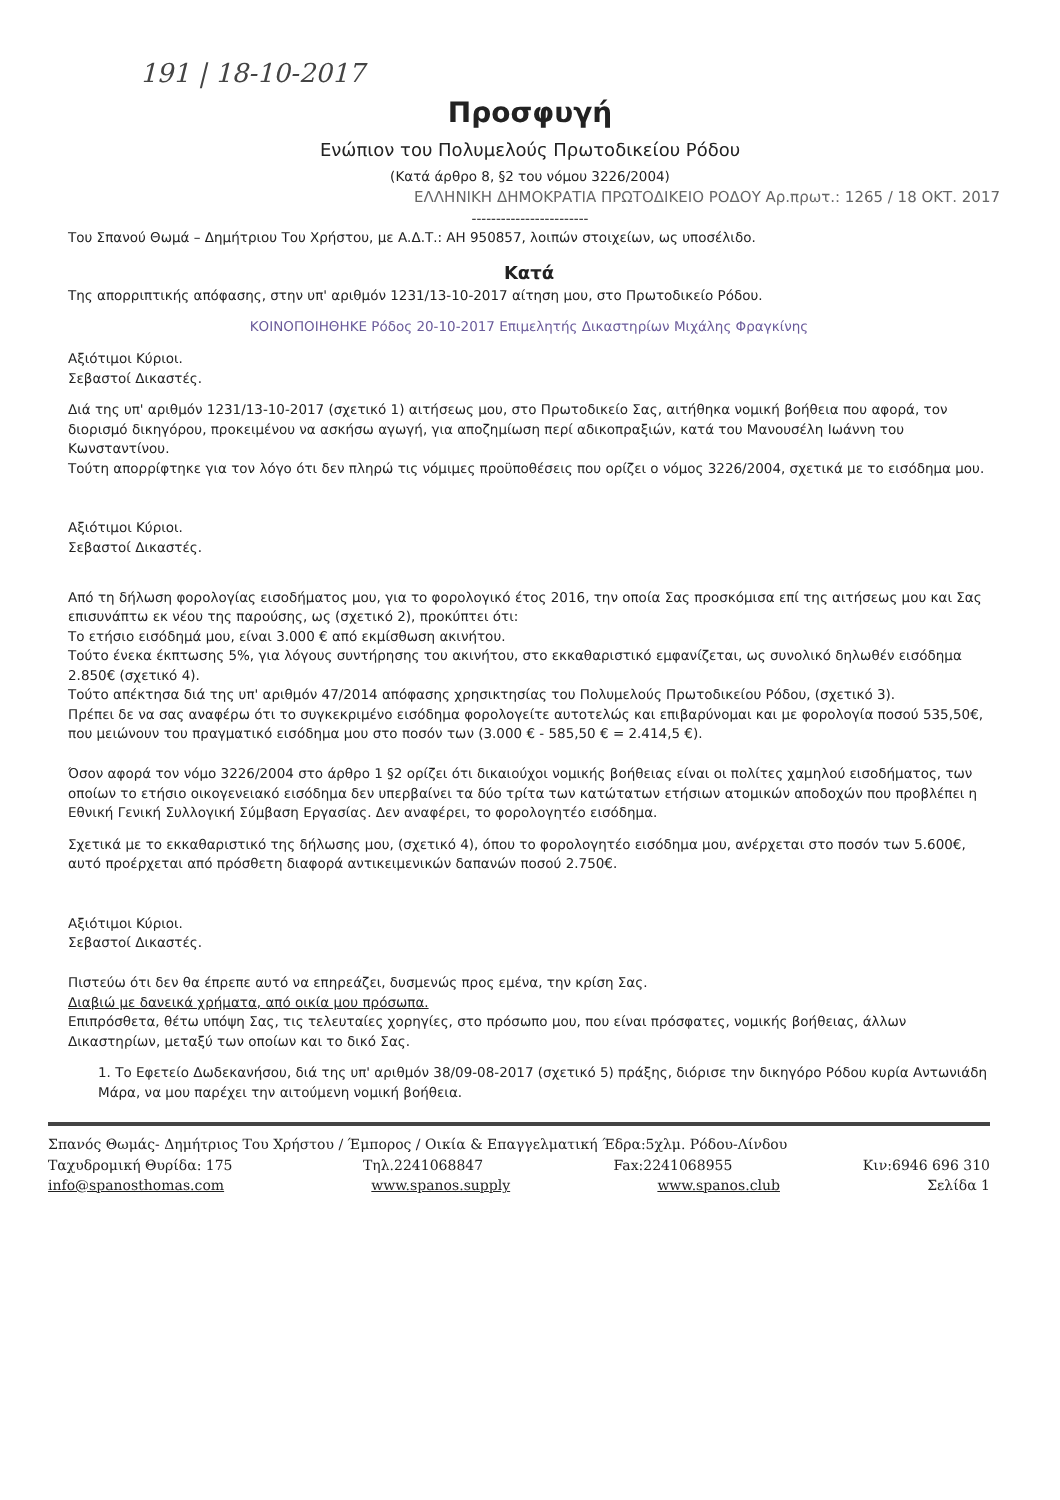191 | 18-10-2017
Προσφυγή
Ενώπιον του Πολυμελούς Πρωτοδικείου Ρόδου
(Κατά άρθρο 8, §2 του νόμου 3226/2004)
ΕΛΛΗΝΙΚΗ ΔΗΜΟΚΡΑΤΙΑ ΠΡΩΤΟΔΙΚΕΙΟ ΡΟΔΟΥ Αρ.πρωτ.: 1265 / 18 ΟΚΤ. 2017
------------------------
Του Σπανού Θωμά – Δημήτριου Του Χρήστου, με Α.Δ.Τ.: ΑΗ 950857, λοιπών στοιχείων, ως υποσέλιδο.
Κατά
Της απορριπτικής απόφασης, στην υπ' αριθμόν 1231/13-10-2017 αίτηση μου, στο Πρωτοδικείο Ρόδου.
ΚΟΙΝΟΠΟΙΗΘΗΚΕ Ρόδος 20-10-2017 Επιμελητής Δικαστηρίων Μιχάλης Φραγκίνης
Αξιότιμοι Κύριοι.
Σεβαστοί Δικαστές.
Διά της υπ' αριθμόν 1231/13-10-2017 (σχετικό 1) αιτήσεως μου, στο Πρωτοδικείο Σας, αιτήθηκα νομική βοήθεια που αφορά, τον διορισμό δικηγόρου, προκειμένου να ασκήσω αγωγή, για αποζημίωση περί αδικοπραξιών, κατά του Μανουσέλη Ιωάννη του Κωνσταντίνου.
Τούτη απορρίφτηκε για τον λόγο ότι δεν πληρώ τις νόμιμες προϋποθέσεις που ορίζει ο νόμος 3226/2004, σχετικά με το εισόδημα μου.
Αξιότιμοι Κύριοι.
Σεβαστοί Δικαστές.
Από τη δήλωση φορολογίας εισοδήματος μου, για το φορολογικό έτος 2016, την οποία Σας προσκόμισα επί της αιτήσεως μου και Σας επισυνάπτω εκ νέου της παρούσης, ως (σχετικό 2), προκύπτει ότι:
Το ετήσιο εισόδημά μου, είναι 3.000 € από εκμίσθωση ακινήτου.
Τούτο ένεκα έκπτωσης 5%, για λόγους συντήρησης του ακινήτου, στο εκκαθαριστικό εμφανίζεται, ως συνολικό δηλωθέν εισόδημα 2.850€ (σχετικό 4).
Τούτο απέκτησα διά της υπ' αριθμόν 47/2014 απόφασης χρησικτησίας του Πολυμελούς Πρωτοδικείου Ρόδου, (σχετικό 3).
Πρέπει δε να σας αναφέρω ότι το συγκεκριμένο εισόδημα φορολογείτε αυτοτελώς και επιβαρύνομαι και με φορολογία ποσού 535,50€, που μειώνουν του πραγματικό εισόδημα μου στο ποσόν των (3.000 € - 585,50 € = 2.414,5 €).
Όσον αφορά τον νόμο 3226/2004 στο άρθρο 1 §2 ορίζει ότι δικαιούχοι νομικής βοήθειας είναι οι πολίτες χαμηλού εισοδήματος, των οποίων το ετήσιο οικογενειακό εισόδημα δεν υπερβαίνει τα δύο τρίτα των κατώτατων ετήσιων ατομικών αποδοχών που προβλέπει η Εθνική Γενική Συλλογική Σύμβαση Εργασίας. Δεν αναφέρει, το φορολογητέο εισόδημα.
Σχετικά με το εκκαθαριστικό της δήλωσης μου, (σχετικό 4), όπου το φορολογητέο εισόδημα μου, ανέρχεται στο ποσόν των 5.600€, αυτό προέρχεται από πρόσθετη διαφορά αντικειμενικών δαπανών ποσού 2.750€.
Αξιότιμοι Κύριοι.
Σεβαστοί Δικαστές.
Πιστεύω ότι δεν θα έπρεπε αυτό να επηρεάζει, δυσμενώς προς εμένα, την κρίση Σας.
Διαβιώ με δανεικά χρήματα, από οικία μου πρόσωπα.
Επιπρόσθετα, θέτω υπόψη Σας, τις τελευταίες χορηγίες, στο πρόσωπο μου, που είναι πρόσφατες, νομικής βοήθειας, άλλων Δικαστηρίων, μεταξύ των οποίων και το δικό Σας.
1. Το Εφετείο Δωδεκανήσου, διά της υπ' αριθμόν 38/09-08-2017 (σχετικό 5) πράξης, διόρισε την δικηγόρο Ρόδου κυρία Αντωνιάδη Μάρα, να μου παρέχει την αιτούμενη νομική βοήθεια.
Σπανός Θωμάς- Δημήτριος Του Χρήστου / Έμπορος / Οικία & Επαγγελματική Έδρα:5χλμ. Ρόδου-Λίνδου
Ταχυδρομική Θυρίδα: 175 Τηλ.2241068847 Fax:2241068955 Κιν:6946 696 310
info@spanosthomas.com www.spanos.supply www.spanos.club Σελίδα 1